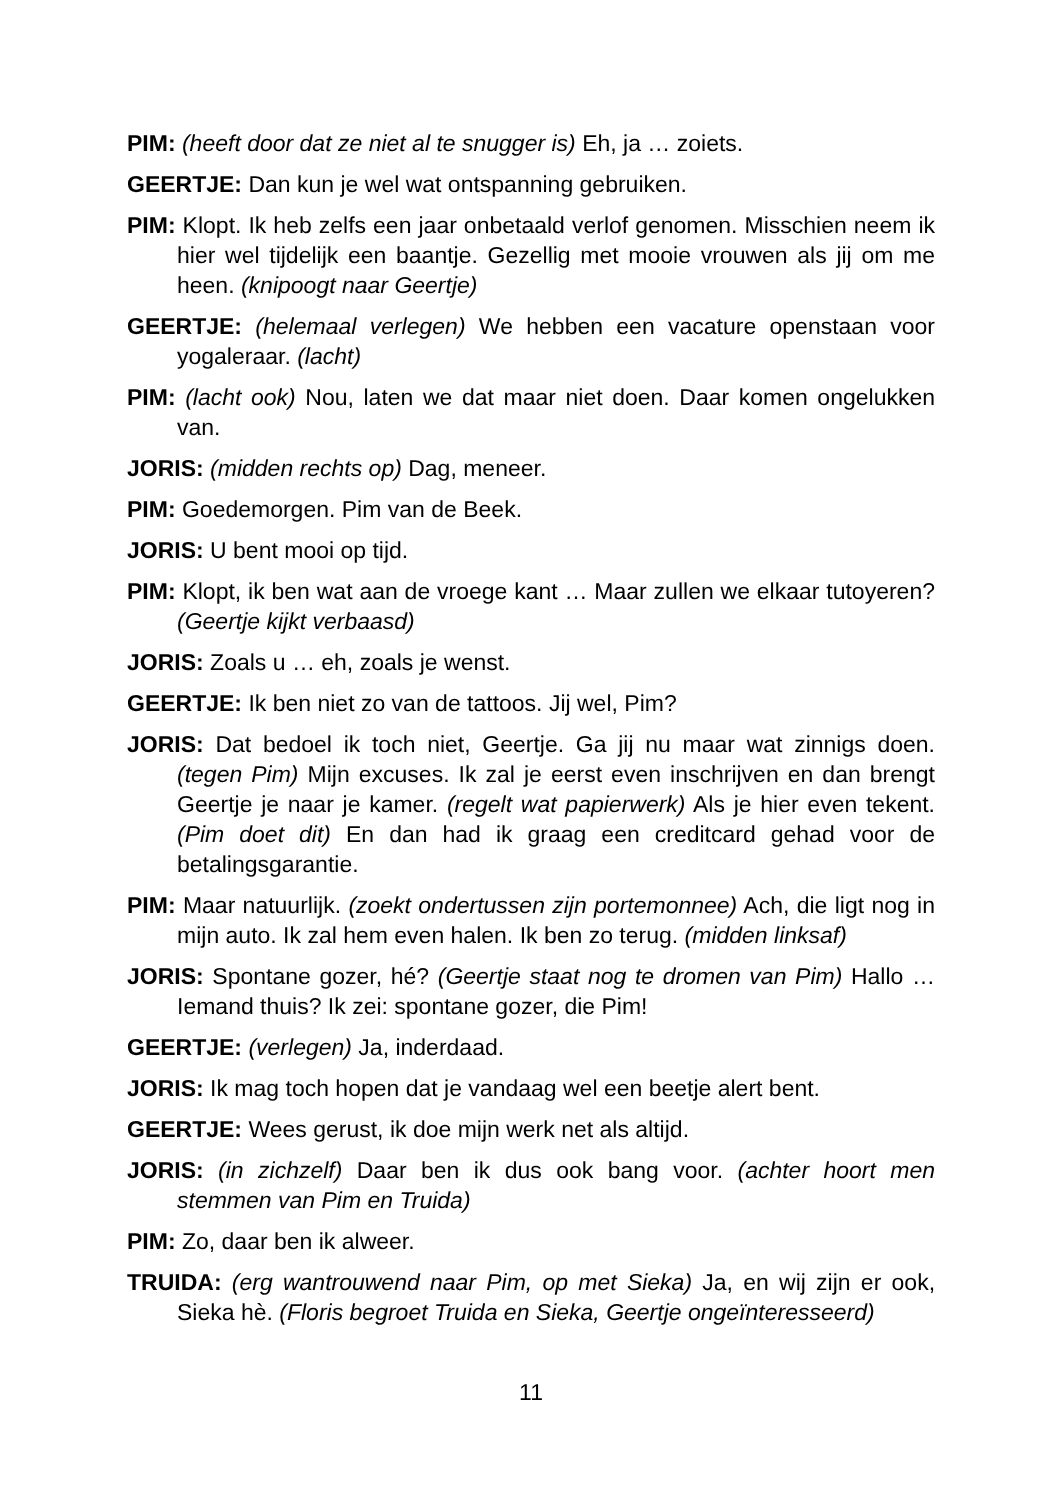PIM: (heeft door dat ze niet al te snugger is) Eh, ja … zoiets.
GEERTJE: Dan kun je wel wat ontspanning gebruiken.
PIM: Klopt. Ik heb zelfs een jaar onbetaald verlof genomen. Misschien neem ik hier wel tijdelijk een baantje. Gezellig met mooie vrouwen als jij om me heen. (knipoogt naar Geertje)
GEERTJE: (helemaal verlegen) We hebben een vacature openstaan voor yogaleraar. (lacht)
PIM: (lacht ook) Nou, laten we dat maar niet doen. Daar komen ongelukken van.
JORIS: (midden rechts op) Dag, meneer.
PIM: Goedemorgen. Pim van de Beek.
JORIS: U bent mooi op tijd.
PIM: Klopt, ik ben wat aan de vroege kant … Maar zullen we elkaar tutoyeren? (Geertje kijkt verbaasd)
JORIS: Zoals u … eh, zoals je wenst.
GEERTJE: Ik ben niet zo van de tattoos. Jij wel, Pim?
JORIS: Dat bedoel ik toch niet, Geertje. Ga jij nu maar wat zinnigs doen. (tegen Pim) Mijn excuses. Ik zal je eerst even inschrijven en dan brengt Geertje je naar je kamer. (regelt wat papierwerk) Als je hier even tekent. (Pim doet dit) En dan had ik graag een creditcard gehad voor de betalingsgarantie.
PIM: Maar natuurlijk. (zoekt ondertussen zijn portemonnee) Ach, die ligt nog in mijn auto. Ik zal hem even halen. Ik ben zo terug. (midden linksaf)
JORIS: Spontane gozer, hé? (Geertje staat nog te dromen van Pim) Hallo … Iemand thuis? Ik zei: spontane gozer, die Pim!
GEERTJE: (verlegen) Ja, inderdaad.
JORIS: Ik mag toch hopen dat je vandaag wel een beetje alert bent.
GEERTJE: Wees gerust, ik doe mijn werk net als altijd.
JORIS: (in zichzelf) Daar ben ik dus ook bang voor. (achter hoort men stemmen van Pim en Truida)
PIM: Zo, daar ben ik alweer.
TRUIDA: (erg wantrouwend naar Pim, op met Sieka) Ja, en wij zijn er ook, Sieka hè. (Floris begroet Truida en Sieka, Geertje ongeïnteresseerd)
11